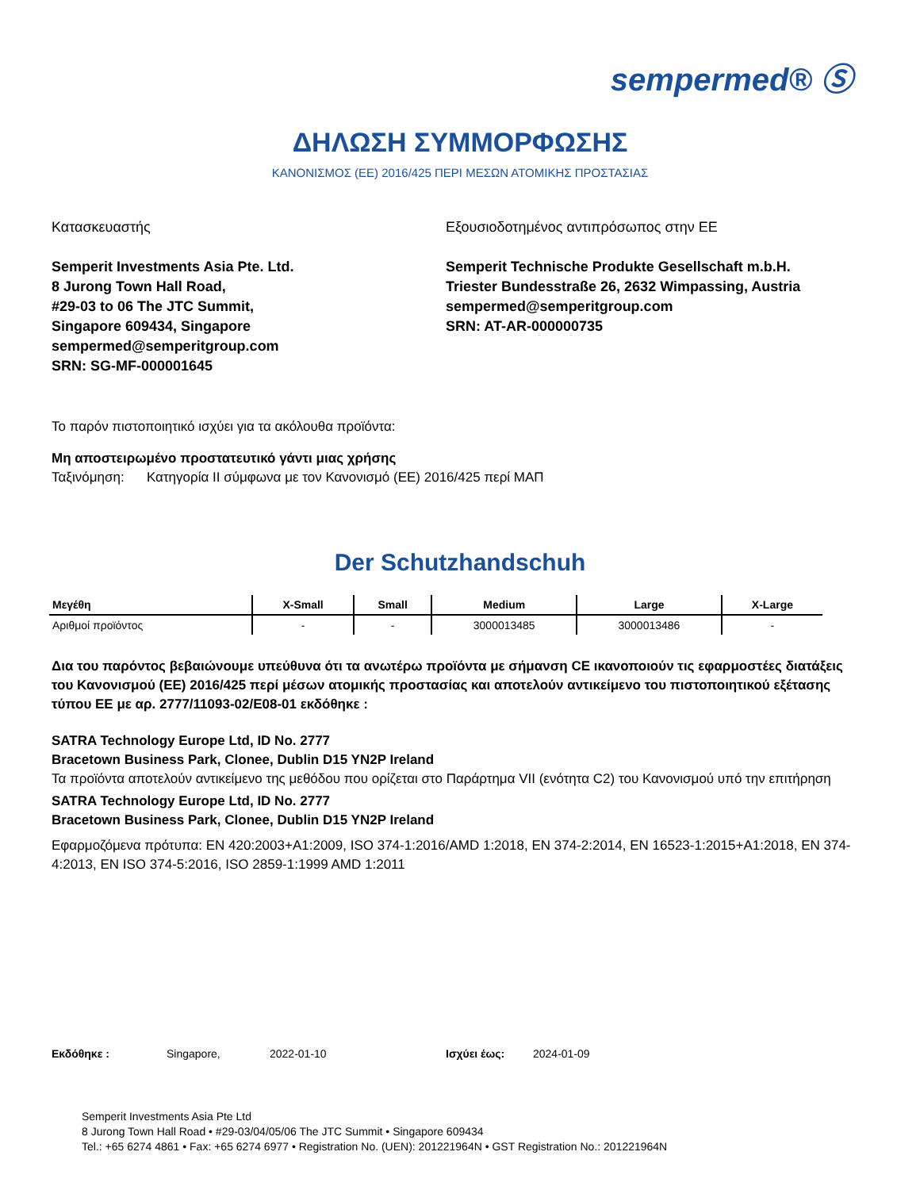sempermed® Ⓢ
ΔΗΛΩΣΗ ΣΥΜΜΟΡΦΩΣΗΣ
ΚΑΝΟΝΙΣΜΟΣ (ΕΕ) 2016/425 ΠΕΡΙ ΜΕΣΩΝ ΑΤΟΜΙΚΗΣ ΠΡΟΣΤΑΣΙΑΣ
Κατασκευαστής
Semperit Investments Asia Pte. Ltd.
8 Jurong Town Hall Road,
#29-03 to 06 The JTC Summit,
Singapore 609434, Singapore
sempermed@semperitgroup.com
SRN: SG-MF-000001645
Εξουσιοδοτημένος αντιπρόσωπος στην ΕΕ
Semperit Technische Produkte Gesellschaft m.b.H.
Triester Bundesstraße 26, 2632 Wimpassing, Austria
sempermed@semperitgroup.com
SRN: AT-AR-000000735
Το παρόν πιστοποιητικό ισχύει για τα ακόλουθα προϊόντα:
Μη αποστειρωμένο προστατευτικό γάντι μιας χρήσης
Ταξινόμηση: Κατηγορία II σύμφωνα με τον Κανονισμό (ΕΕ) 2016/425 περί ΜΑΠ
Der Schutzhandschuh
| Μεγέθη | X-Small | Small | Medium | Large | X-Large |
| --- | --- | --- | --- | --- | --- |
| Αριθμοί προϊόντος | - | - | 3000013485 | 3000013486 | - |
Δια του παρόντος βεβαιώνουμε υπεύθυνα ότι τα ανωτέρω προϊόντα με σήμανση CE ικανοποιούν τις εφαρμοστέες διατάξεις του Κανονισμού (ΕΕ) 2016/425 περί μέσων ατομικής προστασίας και αποτελούν αντικείμενο του πιστοποιητικού εξέτασης τύπου ΕΕ με αρ. 2777/11093-02/E08-01 εκδόθηκε :
SATRA Technology Europe Ltd, ID No. 2777
Bracetown Business Park, Clonee, Dublin D15 YN2P Ireland
Τα προϊόντα αποτελούν αντικείμενο της μεθόδου που ορίζεται στο Παράρτημα VII (ενότητα C2) του Κανονισμού υπό την επιτήρηση
SATRA Technology Europe Ltd, ID No. 2777
Bracetown Business Park, Clonee, Dublin D15 YN2P Ireland
Εφαρμοζόμενα πρότυπα: EN 420:2003+A1:2009, ISO 374-1:2016/AMD 1:2018, EN 374-2:2014, EN 16523-1:2015+A1:2018, EN 374-4:2013, EN ISO 374-5:2016, ISO 2859-1:1999 AMD 1:2011
Εκδόθηκε : Singapore, 2022-01-10 Ισχύει έως: 2024-01-09
Semperit Investments Asia Pte Ltd
8 Jurong Town Hall Road • #29-03/04/05/06 The JTC Summit • Singapore 609434
Tel.: +65 6274 4861 • Fax: +65 6274 6977 • Registration No. (UEN): 201221964N • GST Registration No.: 201221964N